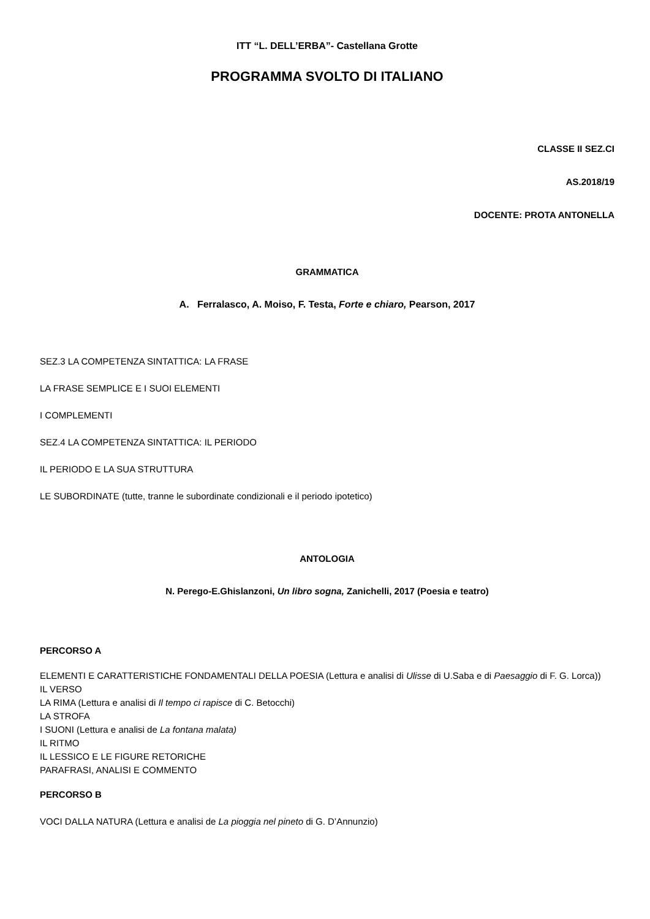ITT “L. DELL’ERBA”- Castellana Grotte
PROGRAMMA SVOLTO DI ITALIANO
CLASSE II SEZ.CI
AS.2018/19
DOCENTE: PROTA ANTONELLA
GRAMMATICA
A. Ferralasco, A. Moiso, F. Testa, Forte e chiaro, Pearson, 2017
SEZ.3 LA COMPETENZA SINTATTICA: LA FRASE
LA FRASE SEMPLICE E I SUOI ELEMENTI
I COMPLEMENTI
SEZ.4 LA COMPETENZA SINTATTICA: IL PERIODO
IL PERIODO E LA SUA STRUTTURA
LE SUBORDINATE (tutte, tranne le subordinate condizionali e il periodo ipotetico)
ANTOLOGIA
N. Perego-E.Ghislanzoni, Un libro sogna, Zanichelli, 2017 (Poesia e teatro)
PERCORSO A
ELEMENTI E CARATTERISTICHE FONDAMENTALI DELLA POESIA (Lettura e analisi di Ulisse di U.Saba e di Paesaggio di F. G. Lorca))
IL VERSO
LA RIMA (Lettura e analisi di Il tempo ci rapisce di C. Betocchi)
LA STROFA
I SUONI (Lettura e analisi de La fontana malata)
IL RITMO
IL LESSICO E LE FIGURE RETORICHE
PARAFRASI, ANALISI E COMMENTO
PERCORSO B
VOCI DALLA NATURA (Lettura e analisi de La pioggia nel pineto di G. D’Annunzio)